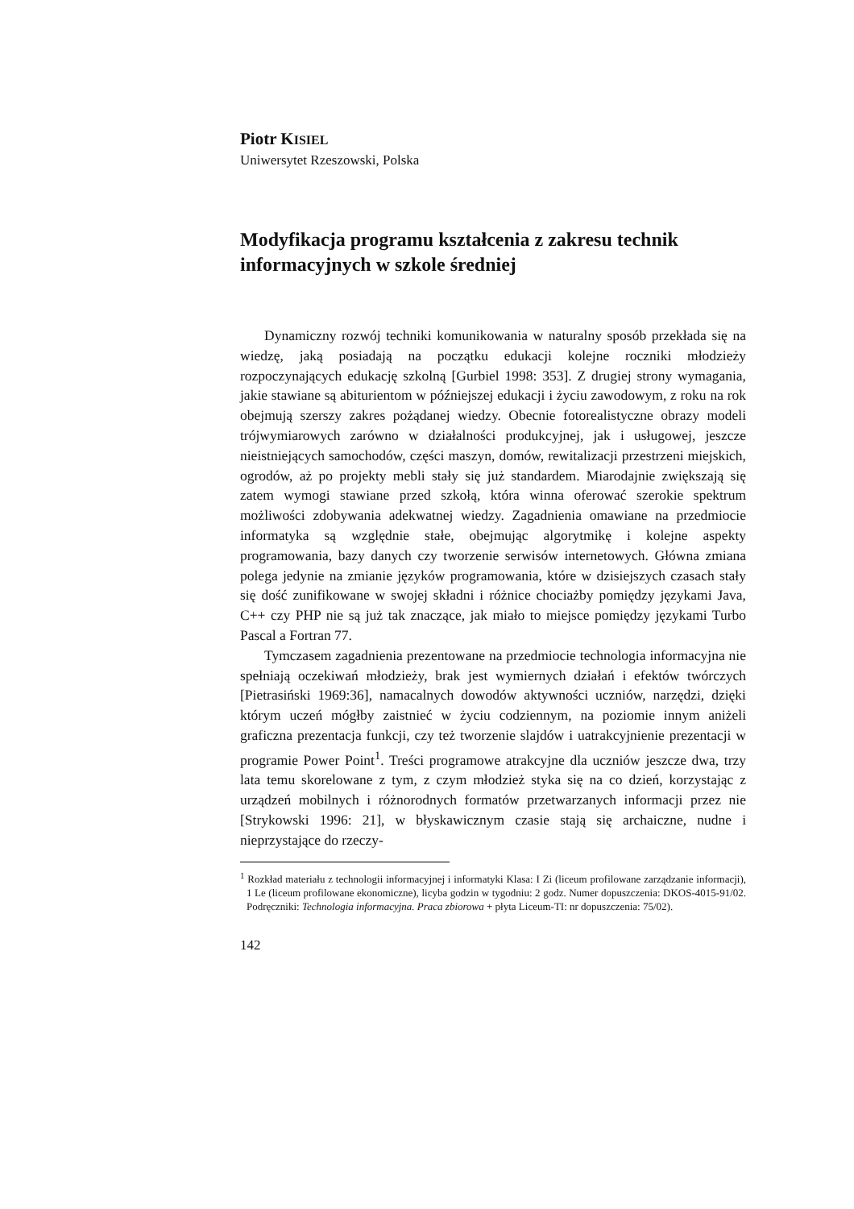Piotr KISIEL
Uniwersytet Rzeszowski, Polska
Modyfikacja programu kształcenia z zakresu technik informacyjnych w szkole średniej
Dynamiczny rozwój techniki komunikowania w naturalny sposób przekłada się na wiedzę, jaką posiadają na początku edukacji kolejne roczniki młodzieży rozpoczynających edukację szkolną [Gurbiel 1998: 353]. Z drugiej strony wymagania, jakie stawiane są abiturientom w późniejszej edukacji i życiu zawodowym, z roku na rok obejmują szerszy zakres pożądanej wiedzy. Obecnie fotorealistyczne obrazy modeli trójwymiarowych zarówno w działalności produkcyjnej, jak i usługowej, jeszcze nieistniejących samochodów, części maszyn, domów, rewitalizacji przestrzeni miejskich, ogrodów, aż po projekty mebli stały się już standardem. Miarodajnie zwiększają się zatem wymogi stawiane przed szkołą, która winna oferować szerokie spektrum możliwości zdobywania adekwatnej wiedzy. Zagadnienia omawiane na przedmiocie informatyka są względnie stałe, obejmując algorytmikę i kolejne aspekty programowania, bazy danych czy tworzenie serwisów internetowych. Główna zmiana polega jedynie na zmianie języków programowania, które w dzisiejszych czasach stały się dość zunifikowane w swojej składni i różnice chociażby pomiędzy językami Java, C++ czy PHP nie są już tak znaczące, jak miało to miejsce pomiędzy językami Turbo Pascal a Fortran 77.
Tymczasem zagadnienia prezentowane na przedmiocie technologia informacyjna nie spełniają oczekiwań młodzieży, brak jest wymiernych działań i efektów twórczych [Pietrasiński 1969:36], namacalnych dowodów aktywności uczniów, narzędzi, dzięki którym uczeń mógłby zaistnieć w życiu codziennym, na poziomie innym aniżeli graficzna prezentacja funkcji, czy też tworzenie slajdów i uatrakcyjnienie prezentacji w programie Power Point<sup>1</sup>. Treści programowe atrakcyjne dla uczniów jeszcze dwa, trzy lata temu skorelowane z tym, z czym młodzież styka się na co dzień, korzystając z urządzeń mobilnych i różnorodnych formatów przetwarzanych informacji przez nie [Strykowski 1996: 21], w błyskawicznym czasie stają się archaiczne, nudne i nieprzystające do rzeczy-
<sup>1</sup> Rozkład materiału z technologii informacyjnej i informatyki Klasa: I Zi (liceum profilowane zarządzanie informacji), 1 Le (liceum profilowane ekonomiczne), licyba godzin w tygodniu: 2 godz. Numer dopuszczenia: DKOS-4015-91/02. Podręczniki: Technologia informacyjna. Praca zbiorowa + płyta Liceum-TI: nr dopuszczenia: 75/02).
142